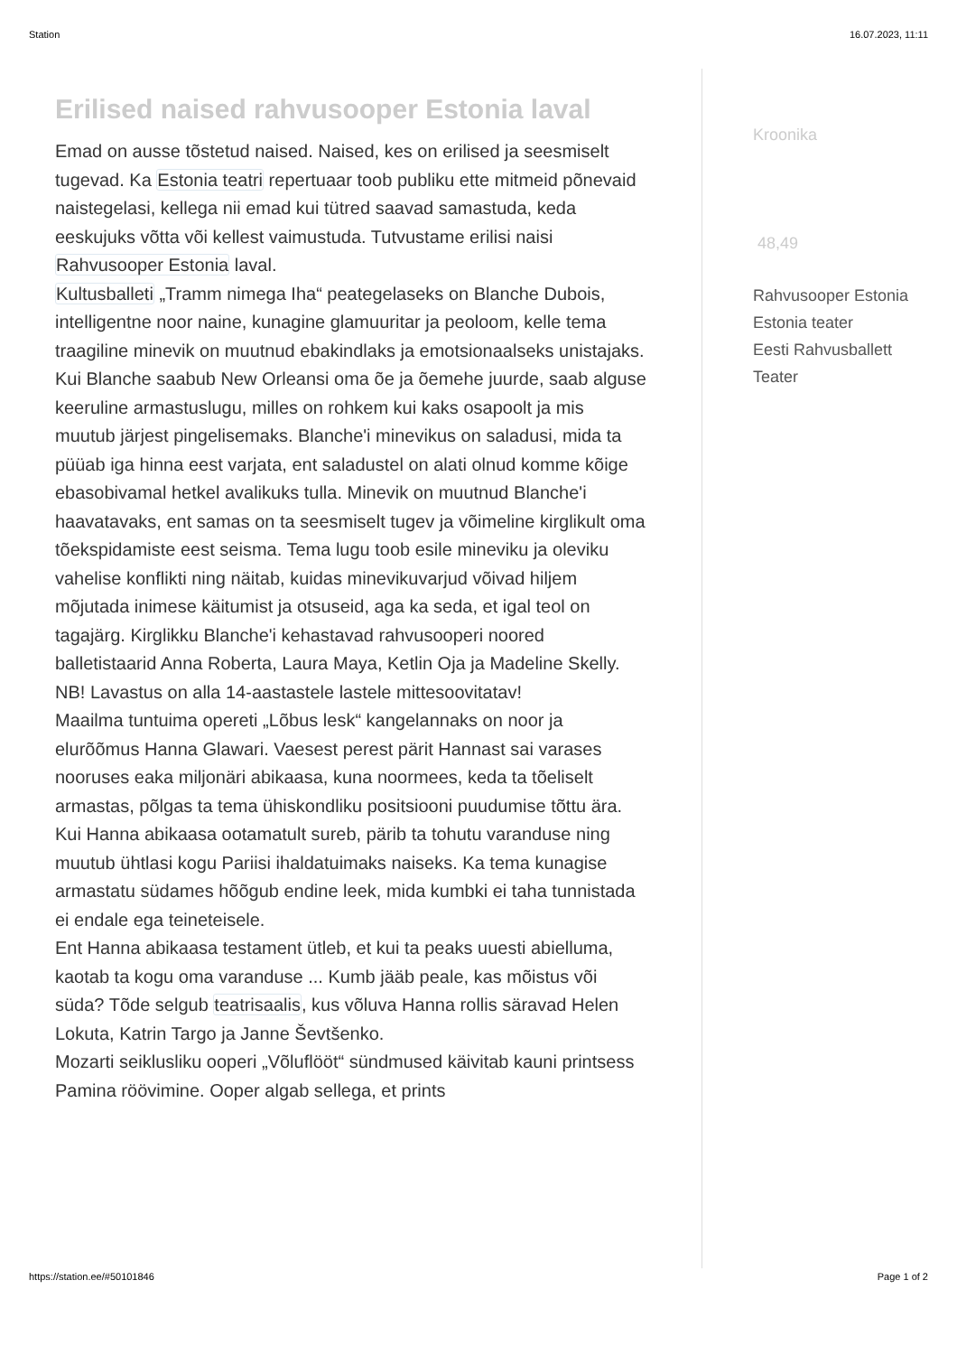Station 16.07.2023, 11:11
Erilised naised rahvusooper Estonia laval
Emad on ausse tõstetud naised. Naised, kes on erilised ja seesmiselt tugevad. Ka Estonia teatri repertuaar toob publiku ette mitmeid põnevaid naistegelasi, kellega nii emad kui tütred saavad samastuda, keda eeskujuks võtta või kellest vaimustuda. Tutvustame erilisi naisi Rahvusooper Estonia laval.
Kultusballeti „Tramm nimega Iha“ peategelaseks on Blanche Dubois, intelligentne noor naine, kunagine glamuuritar ja peoloom, kelle tema traagiline minevik on muutnud ebakindlaks ja emotsionaalseks unistajaks. Kui Blanche saabub New Orleansi oma õe ja õemehe juurde, saab alguse keeruline armastuslugu, milles on rohkem kui kaks osapoolt ja mis muutub järjest pingelisemaks. Blanche'i minevikus on saladusi, mida ta püüab iga hinna eest varjata, ent saladustel on alati olnud komme kõige ebasobivamal hetkel avalikuks tulla. Minevik on muutnud Blanche'i haavatavaks, ent samas on ta seesmiselt tugev ja võimeline kirglikult oma tõekspidamiste eest seisma. Tema lugu toob esile mineviku ja oleviku vahelise konflikti ning näitab, kuidas minevikuvarjud võivad hiljem mõjutada inimese käitumist ja otsuseid, aga ka seda, et igal teol on tagajärg. Kirglikku Blanche'i kehastavad rahvusooperi noored balletistaarid Anna Roberta, Laura Maya, Ketlin Oja ja Madeline Skelly. NB! Lavastus on alla 14-aastastele lastele mittesoovitatav!
Maailma tuntuima opereti „Lõbus lesk“ kangelannaks on noor ja elurõõmus Hanna Glawari. Vaesest perest pärit Hannast sai varases nooruses eaka miljonäri abikaasa, kuna noormees, keda ta tõeliselt armastas, põlgas ta tema ühiskondliku positsiooni puudumise tõttu ära. Kui Hanna abikaasa ootamatult sureb, pärib ta tohutu varanduse ning muutub ühtlasi kogu Pariisi ihaldatuimaks naiseks. Ka tema kunagise armastatu südames hõõgub endine leek, mida kumbki ei taha tunnistada ei endale ega teineteisele.
Ent Hanna abikaasa testament ütleb, et kui ta peaks uuesti abielluma, kaotab ta kogu oma varanduse ... Kumb jääb peale, kas mõistus või süda? Tõde selgub teatrisaalis, kus võluva Hanna rollis säravad Helen Lokuta, Katrin Targo ja Janne Ševtšenko.
Mozarti seiklusliku ooperi „Võluflööt“ sündmused käivitab kauni printsess Pamina röövimine. Ooper algab sellega, et prints
Kroonika
48,49
Rahvusooper Estonia
Estonia teater
Eesti Rahvusballett
Teater
https://station.ee/#50101846 Page 1 of 2